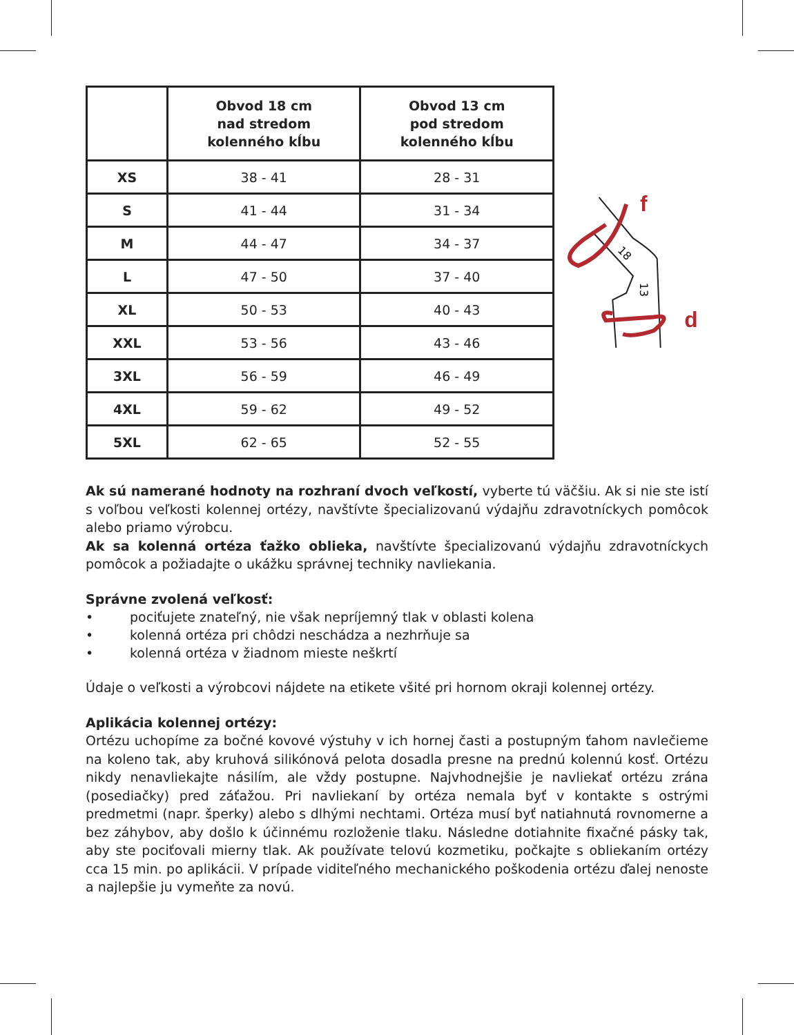| | Obvod 18 cm nad stredom kolenného kĺbu | Obvod 13 cm pod stredom kolenného kĺbu |
| --- | --- | --- |
| XS | 38 - 41 | 28 - 31 |
| S | 41 - 44 | 31 - 34 |
| M | 44 - 47 | 34 - 37 |
| L | 47 - 50 | 37 - 40 |
| XL | 50 - 53 | 40 - 43 |
| XXL | 53 - 56 | 43 - 46 |
| 3XL | 56 - 59 | 46 - 49 |
| 4XL | 59 - 62 | 49 - 52 |
| 5XL | 62 - 65 | 52 - 55 |
f
d
18
13
Ak sú namerané hodnoty na rozhraní dvoch veľkostí, vyberte tú väčšiu. Ak si nie ste istí s voľbou veľkosti kolennej ortézy, navštívte špecializovanú výdajňu zdravotníckych pomôcok alebo priamo výrobcu.
Ak sa kolenná ortéza ťažko oblieka, navštívte špecializovanú výdajňu zdravotníckych pomôcok a požiadajte o ukážku správnej techniky navliekania.
Správne zvolená veľkosť:
• pociťujete znateľný, nie však nepríjemný tlak v oblasti kolena
• kolenná ortéza pri chôdzi neschádza a nezhrňuje sa
• kolenná ortéza v žiadnom mieste neškrtí
Údaje o veľkosti a výrobcovi nájdete na etikete všité pri hornom okraji kolennej ortézy.
Aplikácia kolennej ortézy:
Ortézu uchopíme za bočné kovové výstuhy v ich hornej časti a postupným ťahom navlečieme na koleno tak, aby kruhová silikónová pelota dosadla presne na prednú kolennú kosť. Ortézu nikdy nenavliekajte násilím, ale vždy postupne. Najvhodnejšie je navliekať ortézu zrána (posediačky) pred záťažou. Pri navliekaní by ortéza nemala byť v kontakte s ostrými predmetmi (napr. šperky) alebo s dlhými nechtami. Ortéza musí byť natiahnutá rovnomerne a bez záhybov, aby došlo k účinnému rozloženie tlaku. Následne dotiahnite fixačné pásky tak, aby ste pociťovali mierny tlak. Ak používate telovú kozmetiku, počkajte s obliekaním ortézy cca 15 min. po aplikácii. V prípade viditeľného mechanického poškodenia ortézu ďalej nenoste a najlepšie ju vymeňte za novú.